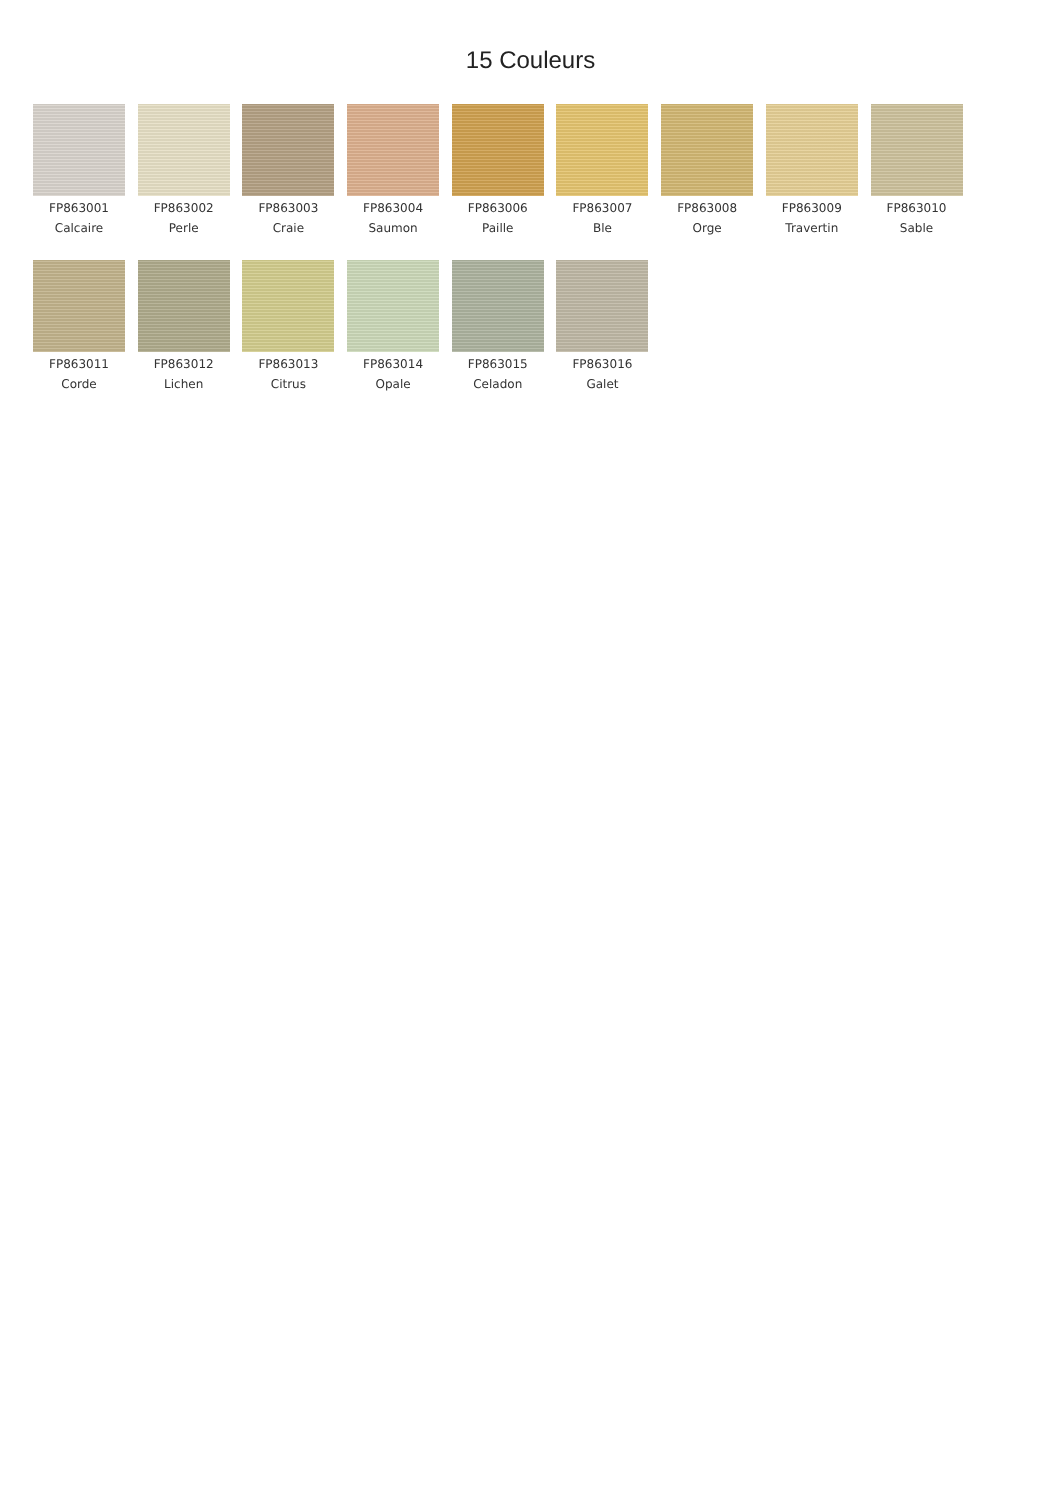15 Couleurs
FP863001
Calcaire
FP863002
Perle
FP863003
Craie
FP863004
Saumon
FP863006
Paille
FP863007
Ble
FP863008
Orge
FP863009
Travertin
FP863010
Sable
FP863011
Corde
FP863012
Lichen
FP863013
Citrus
FP863014
Opale
FP863015
Celadon
FP863016
Galet